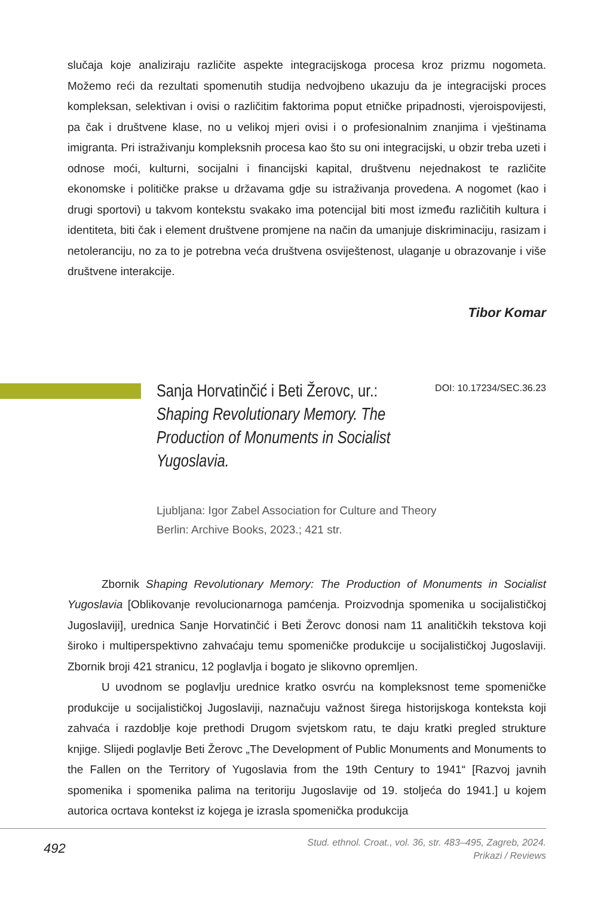slučaja koje analiziraju različite aspekte integracijskoga procesa kroz prizmu nogometa. Možemo reći da rezultati spomenutih studija nedvojbeno ukazuju da je integracijski proces kompleksan, selektivan i ovisi o različitim faktorima poput etničke pripadnosti, vjeroispovijesti, pa čak i društvene klase, no u velikoj mjeri ovisi i o profesionalnim znanjima i vještinama imigranta. Pri istraživanju kompleksnih procesa kao što su oni integracijski, u obzir treba uzeti i odnose moći, kulturni, socijalni i financijski kapital, društvenu nejednakost te različite ekonomske i političke prakse u državama gdje su istraživanja provedena. A nogomet (kao i drugi sportovi) u takvom kontekstu svakako ima potencijal biti most između različitih kultura i identiteta, biti čak i element društvene promjene na način da umanjuje diskriminaciju, rasizam i netoleranciju, no za to je potrebna veća društvena osviještenost, ulaganje u obrazovanje i više društvene interakcije.
Tibor Komar
Sanja Horvatinčić i Beti Žerovc, ur.:
Shaping Revolutionary Memory. The Production of Monuments in Socialist Yugoslavia.
DOI: 10.17234/SEC.36.23
Ljubljana: Igor Zabel Association for Culture and Theory
Berlin: Archive Books, 2023.; 421 str.
Zbornik Shaping Revolutionary Memory: The Production of Monuments in Socialist Yugoslavia [Oblikovanje revolucionarnoga pamćenja. Proizvodnja spomenika u socijalističkoj Jugoslaviji], urednica Sanje Horvatinčić i Beti Žerovc donosi nam 11 analitičkih tekstova koji široko i multiperspektivno zahvaćaju temu spomeničke produkcije u socijalističkoj Jugoslaviji. Zbornik broji 421 stranicu, 12 poglavlja i bogato je slikovno opremljen.
U uvodnom se poglavlju urednice kratko osvrću na kompleksnost teme spomeničke produkcije u socijalističkoj Jugoslaviji, naznačuju važnost širega historijskoga konteksta koji zahvaća i razdoblje koje prethodi Drugom svjetskom ratu, te daju kratki pregled strukture knjige. Slijedi poglavlje Beti Žerovc „The Development of Public Monuments and Monuments to the Fallen on the Territory of Yugoslavia from the 19th Century to 1941“ [Razvoj javnih spomenika i spomenika palima na teritoriju Jugoslavije od 19. stoljeća do 1941.] u kojem autorica ocrtava kontekst iz kojega je izrasla spomenička produkcija
492
Stud. ethnol. Croat., vol. 36, str. 483–495, Zagreb, 2024.
Prikazi / Reviews